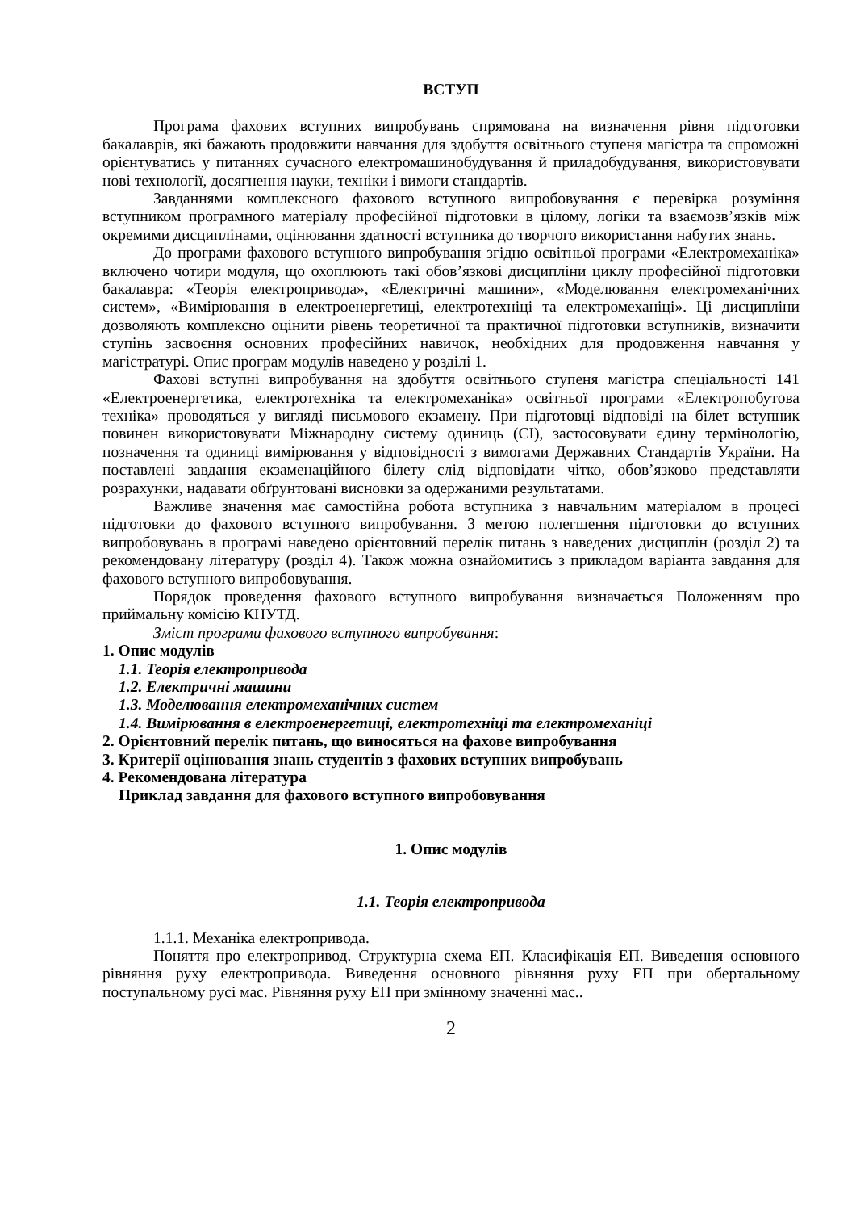ВСТУП
Програма фахових вступних випробувань спрямована на визначення рівня підготовки бакалаврів, які бажають продовжити навчання для здобуття освітнього ступеня магістра та спроможні орієнтуватись у питаннях сучасного електромашинобудування й приладобудування, використовувати нові технології, досягнення науки, техніки і вимоги стандартів.
Завданнями комплексного фахового вступного випробовування є перевірка розуміння вступником програмного матеріалу професійної підготовки в цілому, логіки та взаємозв’язків між окремими дисциплінами, оцінювання здатності вступника до творчого використання набутих знань.
До програми фахового вступного випробування згідно освітньої програми «Електромеханіка» включено чотири модуля, що охоплюють такі обов’язкові дисципліни циклу професійної підготовки бакалавра: «Теорія електропривода», «Електричні машини», «Моделювання електромеханічних систем», «Вимірювання в електроенергетиці, електротехніці та електромеханіці». Ці дисципліни дозволяють комплексно оцінити рівень теоретичної та практичної підготовки вступників, визначити ступінь засвоєння основних професійних навичок, необхідних для продовження навчання у магістратурі. Опис програм модулів наведено у розділі 1.
Фахові вступні випробування на здобуття освітнього ступеня магістра спеціальності 141 «Електроенергетика, електротехніка та електромеханіка» освітньої програми «Електропобутова техніка» проводяться у вигляді письмового екзамену. При підготовці відповіді на білет вступник повинен використовувати Міжнародну систему одиниць (СІ), застосовувати єдину термінологію, позначення та одиниці вимірювання у відповідності з вимогами Державних Стандартів України. На поставлені завдання екзаменаційного білету слід відповідати чітко, обов’язково представляти розрахунки, надавати обґрунтовані висновки за одержаними результатами.
Важливе значення має самостійна робота вступника з навчальним матеріалом в процесі підготовки до фахового вступного випробування. З метою полегшення підготовки до вступних випробовувань в програмі наведено орієнтовний перелік питань з наведених дисциплін (розділ 2) та рекомендовану літературу (розділ 4). Також можна ознайомитись з прикладом варіанта завдання для фахового вступного випробовування.
Порядок проведення фахового вступного випробування визначається Положенням про приймальну комісію КНУТД.
Зміст програми фахового вступного випробування:
1. Опис модулів
1.1. Теорія електропривода
1.2. Електричні машини
1.3. Моделювання електромеханічних систем
1.4. Вимірювання в електроенергетиці, електротехніці та електромеханіці
2. Орієнтовний перелік питань, що виносяться на фахове випробування
3. Критерії оцінювання знань студентів з фахових вступних випробувань
4. Рекомендована література
Приклад завдання для фахового вступного випробовування
1. Опис модулів
1.1. Теорія електропривода
1.1.1. Механіка електропривода.
Поняття про електропривод. Структурна схема ЕП. Класифікація ЕП. Виведення основного рівняння руху електропривода. Виведення основного рівняння руху ЕП при обертальному поступальному русі мас. Рівняння руху ЕП при змінному значенні мас..
2